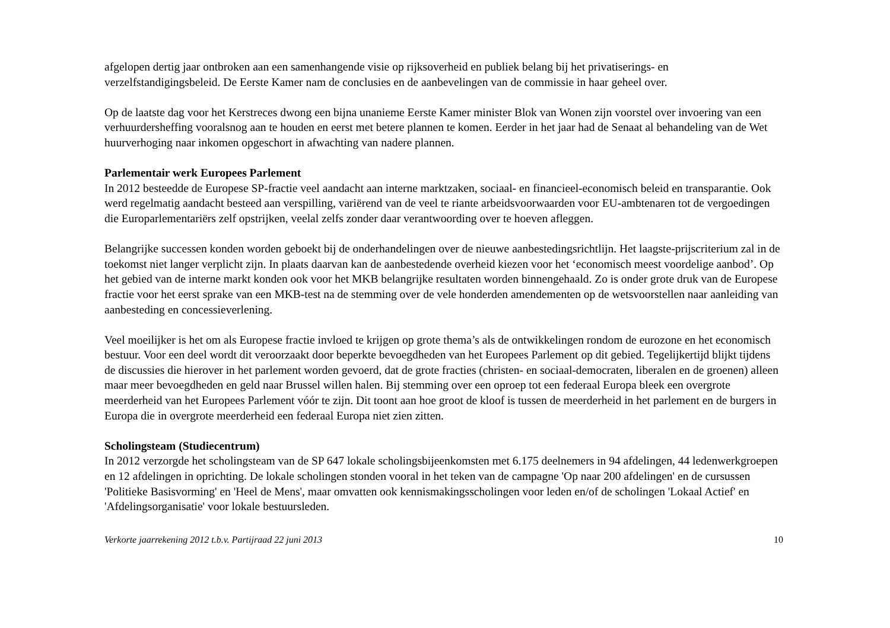afgelopen dertig jaar ontbroken aan een samenhangende visie op rijksoverheid en publiek belang bij het privatiserings- en verzelfstandigingsbeleid. De Eerste Kamer nam de conclusies en de aanbevelingen van de commissie in haar geheel over.
Op de laatste dag voor het Kerstreces dwong een bijna unanieme Eerste Kamer minister Blok van Wonen zijn voorstel over invoering van een verhuurdersheffing vooralsnog aan te houden en eerst met betere plannen te komen. Eerder in het jaar had de Senaat al behandeling van de Wet huurverhoging naar inkomen opgeschort in afwachting van nadere plannen.
Parlementair werk Europees Parlement
In 2012 besteedde de Europese SP-fractie veel aandacht aan interne marktzaken, sociaal- en financieel-economisch beleid en transparantie. Ook werd regelmatig aandacht besteed aan verspilling, variërend van de veel te riante arbeidsvoorwaarden voor EU-ambtenaren tot de vergoedingen die Europarlementariërs zelf opstrijken, veelal zelfs zonder daar verantwoording over te hoeven afleggen.
Belangrijke successen konden worden geboekt bij de onderhandelingen over de nieuwe aanbestedingsrichtlijn. Het laagste-prijscriterium zal in de toekomst niet langer verplicht zijn. In plaats daarvan kan de aanbestedende overheid kiezen voor het ‘economisch meest voordelige aanbod’. Op het gebied van de interne markt konden ook voor het MKB belangrijke resultaten worden binnengehaald. Zo is onder grote druk van de Europese fractie voor het eerst sprake van een MKB-test na de stemming over de vele honderden amendementen op de wetsvoorstellen naar aanleiding van aanbesteding en concessieverlening.
Veel moeilijker is het om als Europese fractie invloed te krijgen op grote thema’s als de ontwikkelingen rondom de eurozone en het economisch bestuur. Voor een deel wordt dit veroorzaakt door beperkte bevoegdheden van het Europees Parlement op dit gebied. Tegelijkertijd blijkt tijdens de discussies die hierover in het parlement worden gevoerd, dat de grote fracties (christen- en sociaal-democraten, liberalen en de groenen) alleen maar meer bevoegdheden en geld naar Brussel willen halen. Bij stemming over een oproep tot een federaal Europa bleek een overgrote meerderheid van het Europees Parlement vóór te zijn. Dit toont aan hoe groot de kloof is tussen de meerderheid in het parlement en de burgers in Europa die in overgrote meerderheid een federaal Europa niet zien zitten.
Scholingsteam (Studiecentrum)
In 2012 verzorgde het scholingsteam van de SP 647 lokale scholingsbijeenkomsten met 6.175 deelnemers in 94 afdelingen, 44 ledenwerkgroepen en 12 afdelingen in oprichting. De lokale scholingen stonden vooral in het teken van de campagne 'Op naar 200 afdelingen' en de cursussen 'Politieke Basisvorming' en 'Heel de Mens', maar omvatten ook kennismakingsscholingen voor leden en/of de scholingen 'Lokaal Actief' en 'Afdelingsorganisatie' voor lokale bestuursleden.
Verkorte jaarrekening 2012 t.b.v. Partijraad 22 juni 2013 10